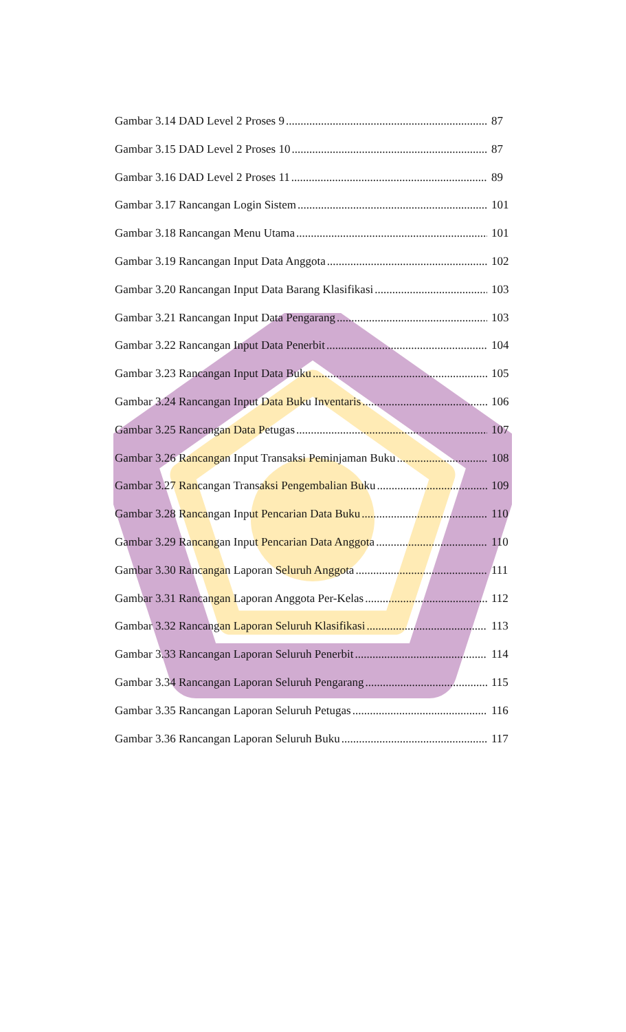Gambar 3.14 DAD Level 2 Proses 9 87
Gambar 3.15 DAD Level 2 Proses 10 87
Gambar 3.16 DAD Level 2 Proses 11 89
Gambar 3.17 Rancangan Login Sistem 101
Gambar 3.18 Rancangan Menu Utama 101
Gambar 3.19 Rancangan Input Data Anggota 102
Gambar 3.20 Rancangan Input Data Barang Klasifikasi 103
Gambar 3.21 Rancangan Input Data Pengarang 103
Gambar 3.22 Rancangan Input Data Penerbit 104
Gambar 3.23 Rancangan Input Data Buku 105
Gambar 3.24 Rancangan Input Data Buku Inventaris 106
Gambar 3.25 Rancangan Data Petugas 107
Gambar 3.26 Rancangan Input Transaksi Peminjaman Buku 108
Gambar 3.27 Rancangan Transaksi Pengembalian Buku 109
Gambar 3.28 Rancangan Input Pencarian Data Buku 110
Gambar 3.29 Rancangan Input Pencarian Data Anggota 110
Gambar 3.30 Rancangan Laporan Seluruh Anggota 111
Gambar 3.31 Rancangan Laporan Anggota Per-Kelas 112
Gambar 3.32 Rancangan Laporan Seluruh Klasifikasi 113
Gambar 3.33 Rancangan Laporan Seluruh Penerbit 114
Gambar 3.34 Rancangan Laporan Seluruh Pengarang 115
Gambar 3.35 Rancangan Laporan Seluruh Petugas 116
Gambar 3.36 Rancangan Laporan Seluruh Buku 117